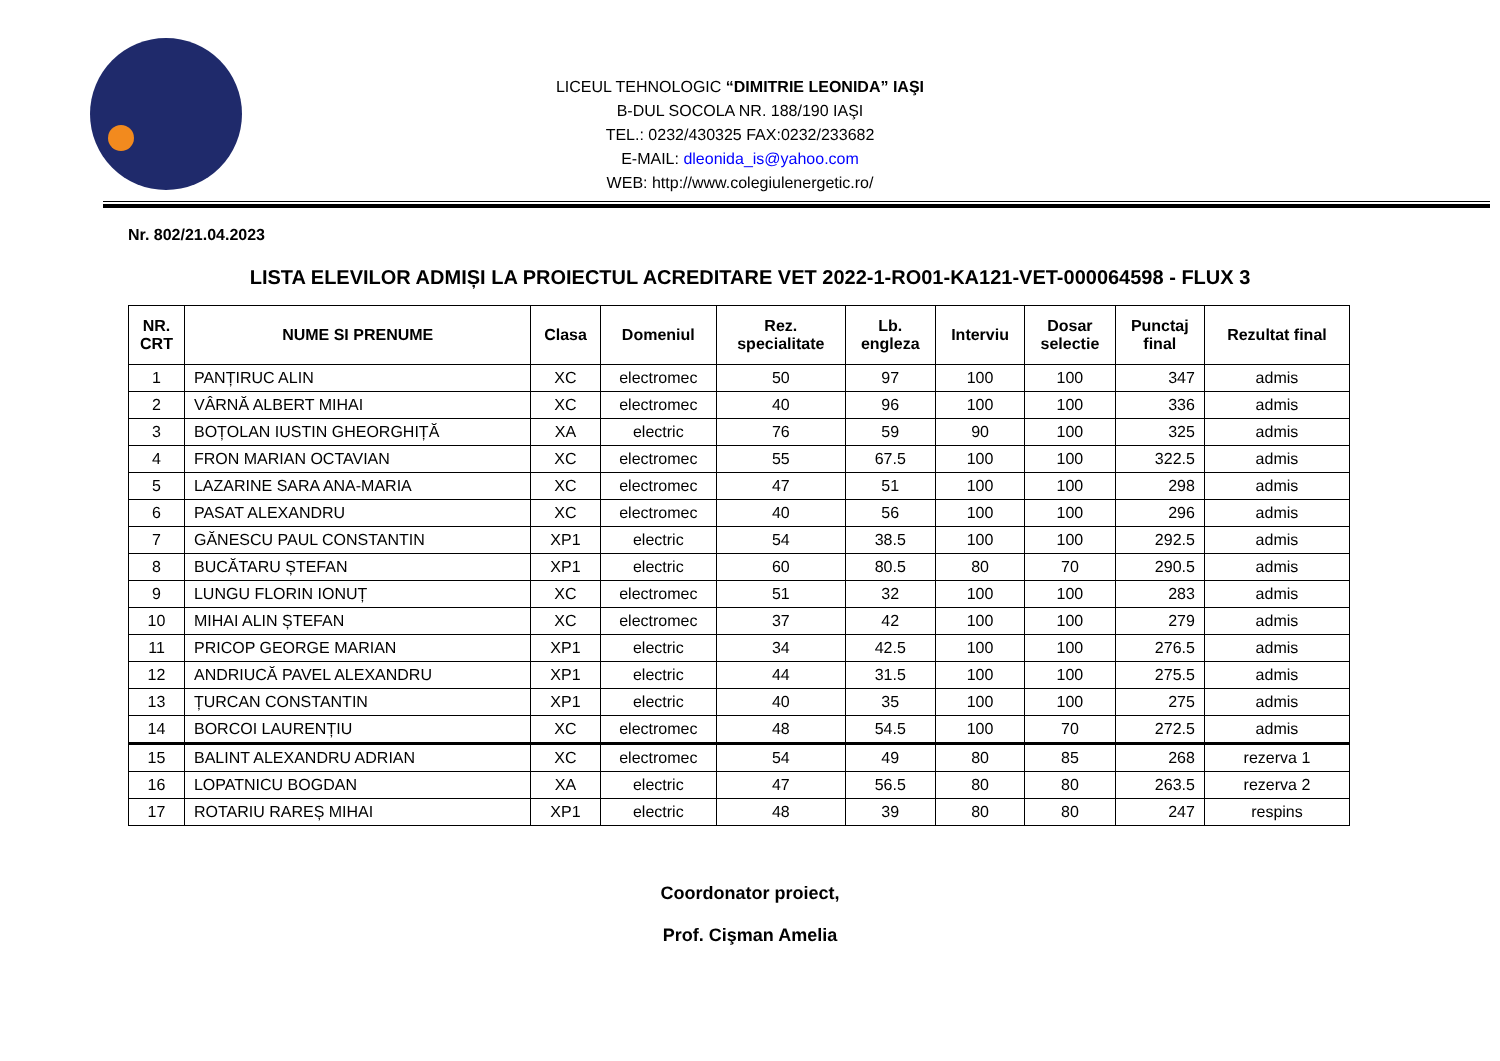LICEUL TEHNOLOGIC “DIMITRIE LEONIDA” IAŞI
B-DUL SOCOLA NR. 188/190 IAŞI
TEL.: 0232/430325 FAX:0232/233682
E-MAIL: dleonida_is@yahoo.com
WEB: http://www.colegiulenergetic.ro/
Nr. 802/21.04.2023
LISTA ELEVILOR ADMIȘI LA PROIECTUL ACREDITARE VET 2022-1-RO01-KA121-VET-000064598 - FLUX 3
| NR. CRT | NUME SI PRENUME | Clasa | Domeniul | Rez. specialitate | Lb. engleza | Interviu | Dosar selectie | Punctaj final | Rezultat final |
| --- | --- | --- | --- | --- | --- | --- | --- | --- | --- |
| 1 | PANȚIRUC ALIN | XC | electromec | 50 | 97 | 100 | 100 | 347 | admis |
| 2 | VÂRNĂ ALBERT MIHAI | XC | electromec | 40 | 96 | 100 | 100 | 336 | admis |
| 3 | BOȚOLAN IUSTIN GHEORGHIȚĂ | XA | electric | 76 | 59 | 90 | 100 | 325 | admis |
| 4 | FRON MARIAN OCTAVIAN | XC | electromec | 55 | 67.5 | 100 | 100 | 322.5 | admis |
| 5 | LAZARINE SARA ANA-MARIA | XC | electromec | 47 | 51 | 100 | 100 | 298 | admis |
| 6 | PASAT ALEXANDRU | XC | electromec | 40 | 56 | 100 | 100 | 296 | admis |
| 7 | GĂNESCU PAUL CONSTANTIN | XP1 | electric | 54 | 38.5 | 100 | 100 | 292.5 | admis |
| 8 | BUCĂTARU ȘTEFAN | XP1 | electric | 60 | 80.5 | 80 | 70 | 290.5 | admis |
| 9 | LUNGU FLORIN IONUȚ | XC | electromec | 51 | 32 | 100 | 100 | 283 | admis |
| 10 | MIHAI ALIN ȘTEFAN | XC | electromec | 37 | 42 | 100 | 100 | 279 | admis |
| 11 | PRICOP GEORGE MARIAN | XP1 | electric | 34 | 42.5 | 100 | 100 | 276.5 | admis |
| 12 | ANDRIUCĂ PAVEL ALEXANDRU | XP1 | electric | 44 | 31.5 | 100 | 100 | 275.5 | admis |
| 13 | ȚURCAN CONSTANTIN | XP1 | electric | 40 | 35 | 100 | 100 | 275 | admis |
| 14 | BORCOI LAURENȚIU | XC | electromec | 48 | 54.5 | 100 | 70 | 272.5 | admis |
| 15 | BALINT ALEXANDRU ADRIAN | XC | electromec | 54 | 49 | 80 | 85 | 268 | rezerva 1 |
| 16 | LOPATNICU BOGDAN | XA | electric | 47 | 56.5 | 80 | 80 | 263.5 | rezerva 2 |
| 17 | ROTARIU RAREȘ MIHAI | XP1 | electric | 48 | 39 | 80 | 80 | 247 | respins |
Coordonator proiect,
Prof. Cişman Amelia